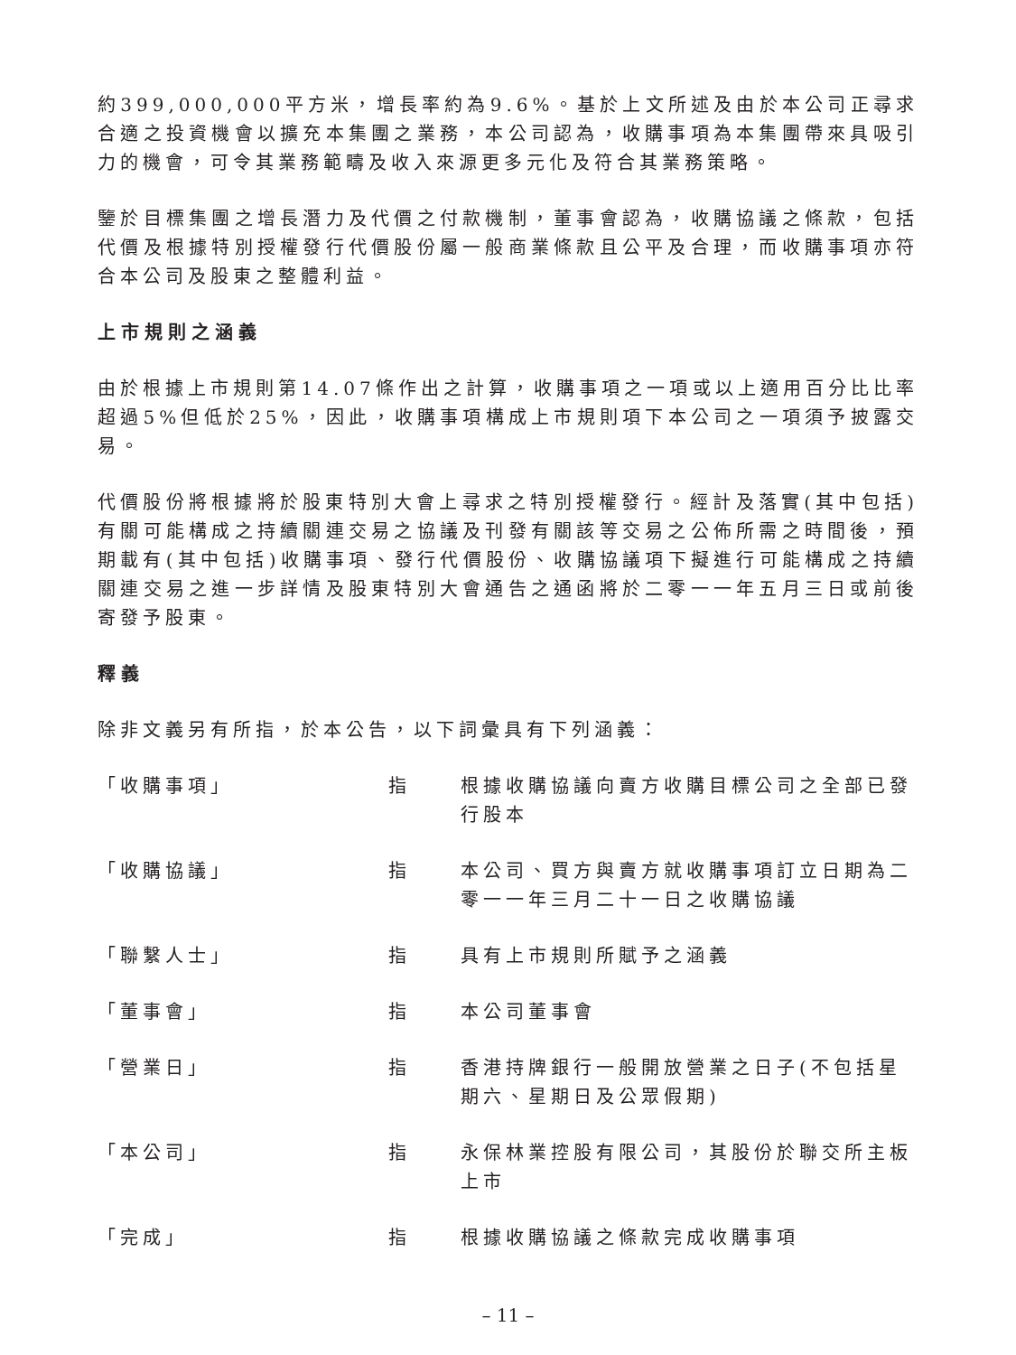約399,000,000平方米，增長率約為9.6%。基於上文所述及由於本公司正尋求合適之投資機會以擴充本集團之業務，本公司認為，收購事項為本集團帶來具吸引力的機會，可令其業務範疇及收入來源更多元化及符合其業務策略。
鑒於目標集團之增長潛力及代價之付款機制，董事會認為，收購協議之條款，包括代價及根據特別授權發行代價股份屬一般商業條款且公平及合理，而收購事項亦符合本公司及股東之整體利益。
上市規則之涵義
由於根據上市規則第14.07條作出之計算，收購事項之一項或以上適用百分比比率超過5%但低於25%，因此，收購事項構成上市規則項下本公司之一項須予披露交易。
代價股份將根據將於股東特別大會上尋求之特別授權發行。經計及落實(其中包括)有關可能構成之持續關連交易之協議及刊發有關該等交易之公佈所需之時間後，預期載有(其中包括)收購事項、發行代價股份、收購協議項下擬進行可能構成之持續關連交易之進一步詳情及股東特別大會通告之通函將於二零一一年五月三日或前後寄發予股東。
釋義
除非文義另有所指，於本公告，以下詞彙具有下列涵義：
「收購事項」 指 根據收購協議向賣方收購目標公司之全部已發行股本
「收購協議」 指 本公司、買方與賣方就收購事項訂立日期為二零一一年三月二十一日之收購協議
「聯繫人士」 指 具有上市規則所賦予之涵義
「董事會」 指 本公司董事會
「營業日」 指 香港持牌銀行一般開放營業之日子(不包括星期六、星期日及公眾假期)
「本公司」 指 永保林業控股有限公司，其股份於聯交所主板上市
「完成」 指 根據收購協議之條款完成收購事項
– 11 –